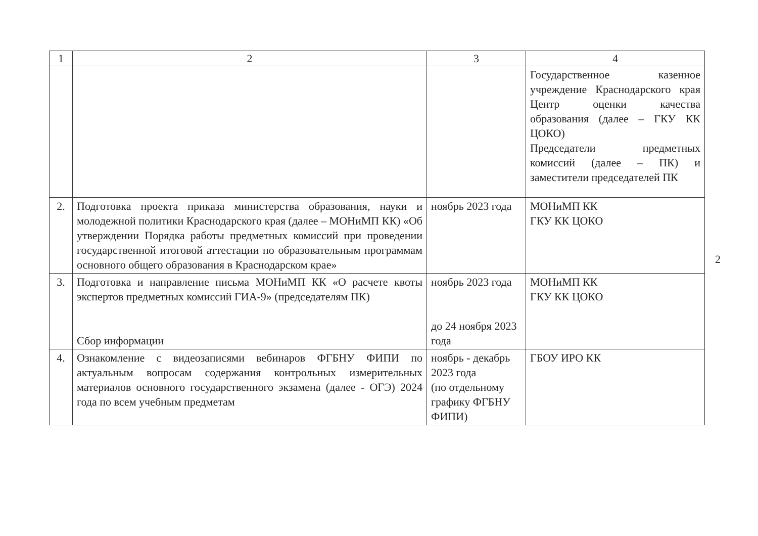| 1 | 2 | 3 | 4 |
| --- | --- | --- | --- |
| | | | Государственное казенное учреждение Краснодарского края Центр оценки качества образования (далее – ГКУ КК ЦОКО) Председатели предметных комиссий (далее – ПК) и заместители председателей ПК |
| 2. | Подготовка проекта приказа министерства образования, науки и молодежной политики Краснодарского края (далее – МОНиМП КК) «Об утверждении Порядка работы предметных комиссий при проведении государственной итоговой аттестации по образовательным программам основного общего образования в Краснодарском крае» | ноябрь 2023 года | МОНиМП КК ГКУ КК ЦОКО |
| 3. | Подготовка и направление письма МОНиМП КК «О расчете квоты экспертов предметных комиссий ГИА-9» (председателям ПК) Сбор информации | ноябрь 2023 года до 24 ноября 2023 года | МОНиМП КК ГКУ КК ЦОКО |
| 4. | Ознакомление с видеозаписями вебинаров ФГБНУ ФИПИ по актуальным вопросам содержания контрольных измерительных материалов основного государственного экзамена (далее - ОГЭ) 2024 года по всем учебным предметам | ноябрь - декабрь 2023 года (по отдельному графику ФГБНУ ФИПИ) | ГБОУ ИРО КК |
2